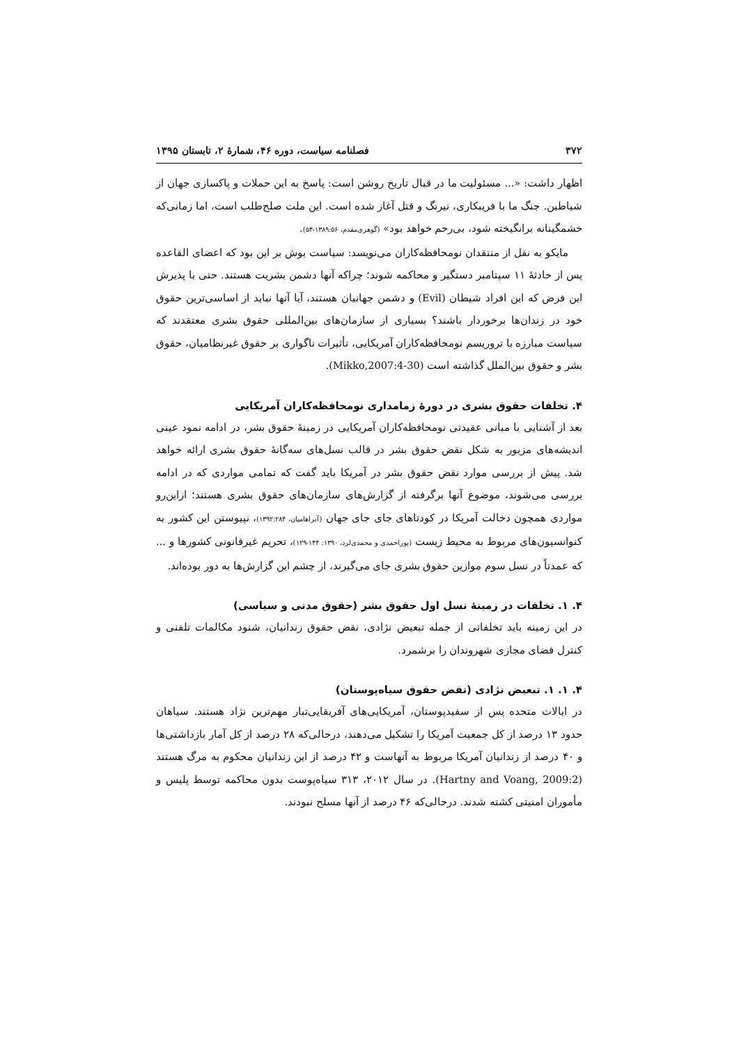۳۷۲ فصلنامه سیاست، دوره ۴۶، شمارهٔ ۲، تابستان ۱۳۹۵
اظهار داشت: «... مسئولیت ما در قبال تاریخ روشن است: پاسخ به این حملات و پاکسازی جهان از شیاطین. جنگ ما با فریبکاری، نیرنگ و قتل آغاز شده است. این ملت صلح‌طلب است، اما زمانی‌که خشمگینانه برانگیخته شود، بی‌رحم خواهد بود» (گوهری‌مقدم، ۱۳۸۹:۵۶-۵۴).
مایکو به نقل از منتقدان نومحافظه‌کاران می‌نویسد: سیاست بوش بر این بود که اعضای القاعده پس از حادثهٔ ۱۱ سپتامبر دستگیر و محاکمه شوند؛ چراکه آنها دشمن بشریت هستند. حتی با پذیرش این فرض که این افراد شیطان (Evil) و دشمن جهانیان هستند، آیا آنها نباید از اساسی‌ترین حقوق خود در زندان‌ها برخوردار باشند؟ بسیاری از سازمان‌های بین‌المللی حقوق بشری معتقدند که سیاست مبارزه با تروریسم نومحافظه‌کاران آمریکایی، تأثیرات ناگواری بر حقوق غیرنظامیان، حقوق بشر و حقوق بین‌الملل گذاشته است (Mikko,2007:4-30).
۴. تخلفات حقوق بشری در دورهٔ زمامداری نومحافظه‌کاران آمریکایی
بعد از آشنایی با مبانی عقیدتی نومحافظه‌کاران آمریکایی در زمینهٔ حقوق بشر، در ادامه نمود عینی اندیشه‌های مزبور به شکل نقض حقوق بشر در قالب نسل‌های سه‌گانهٔ حقوق بشری ارائه خواهد شد. پیش از بررسی موارد نقض حقوق بشر در آمریکا باید گفت که تمامی مواردی که در ادامه بررسی می‌شوند، موضوع آنها برگرفته از گزارش‌های سازمان‌های حقوق بشری هستند؛ ازاین‌رو مواردی همچون دخالت آمریکا در کودتاهای جای جای جهان (آبراهامیان، ۱۳۹۲:۲۸۴)، نپیوستن این کشور به کنوانسیون‌های مربوط به محیط زیست (پوراحمدی و محمدی‌لرد، ۱۳۹۰: ۱۴۴-۱۲۹)، تحریم غیرقانونی کشورها و ... که عمدتاً در نسل سوم موازین حقوق بشری جای می‌گیرند، از چشم این گزارش‌ها به دور بوده‌اند.
۴. ۱. تخلفات در زمینهٔ نسل اول حقوق بشر (حقوق مدنی و سیاسی)
در این زمینه باید تخلفاتی از جمله تبعیض نژادی، نقض حقوق زندانیان، شنود مکالمات تلفنی و کنترل فضای مجازی شهروندان را برشمرد.
۴. ۱. ۱. تبعیض نژادی (نقض حقوق سیاه‌پوستان)
در ایالات متحده پس از سفیدپوستان، آمریکایی‌های آفریقایی‌تبار مهم‌ترین نژاد هستند. سیاهان حدود ۱۳ درصد از کل جمعیت آمریکا را تشکیل می‌دهند، درحالی‌که ۲۸ درصد از کل آمار بازداشتی‌ها و ۴۰ درصد از زندانیان آمریکا مربوط به آنهاست و ۴۲ درصد از این زندانیان محکوم به مرگ هستند (Hartny and Voang, 2009:2). در سال ۲۰۱۲، ۳۱۳ سیاه‌پوست بدون محاکمه توسط پلیس و مأموران امنیتی کشته شدند. درحالی‌که ۴۶ درصد از آنها مسلح نبودند.